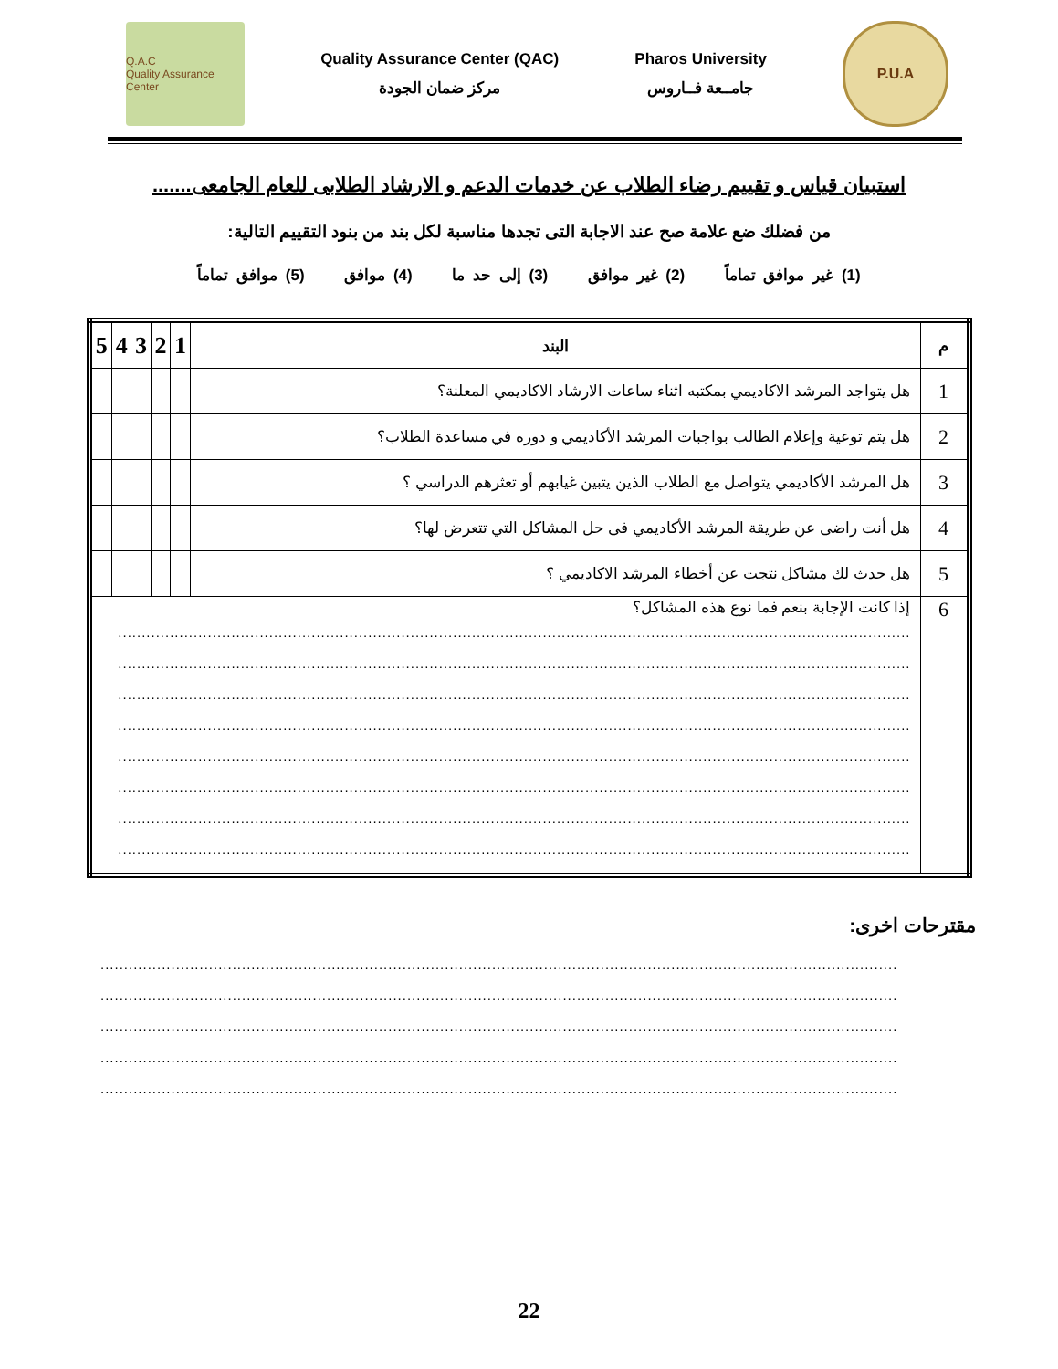Q.A.C
Quality Assurance Center
Quality Assurance Center (QAC)
مركز ضمان الجودة
Pharos University
جامــعة فــاروس
P.U.A
استبيان قياس و تقييم رضاء الطلاب عن خدمات الدعم و الارشاد الطلابى للعام الجامعى.......
من فضلك ضع علامة صح عند الاجابة التى تجدها مناسبة لكل بند من بنود التقييم التالية:
(1) غير موافق تماماً (2) غير موافق (3) إلى حد ما (4) موافق (5) موافق تماماً
| م | البند | 1 | 2 | 3 | 4 | 5 |
| --- | --- | --- | --- | --- | --- | --- |
| 1 | هل يتواجد المرشد الاكاديمي بمكتبه اثناء ساعات الارشاد الاكاديمي المعلنة؟ | | | | | |
| 2 | هل يتم توعية وإعلام الطالب بواجبات المرشد الأكاديمي و دوره في مساعدة الطلاب؟ | | | | | |
| 3 | هل المرشد الأكاديمي يتواصل مع الطلاب الذين يتبين غيابهم أو تعثرهم الدراسي ؟ | | | | | |
| 4 | هل أنت راضى عن طريقة المرشد الأكاديمي فى حل المشاكل التي تتعرض لها؟ | | | | | |
| 5 | هل حدث لك مشاكل نتجت عن أخطاء المرشد الاكاديمي ؟ | | | | | |
| 6 | إذا كانت الإجابة بنعم فما نوع هذه المشاكل؟ ........................................................................................................................................................................ ........................................................................................................................................................................ ........................................................................................................................................................................ ........................................................................................................................................................................ ........................................................................................................................................................................ ........................................................................................................................................................................ ........................................................................................................................................................................ ........................................................................................................................................................................ | | | | | |
مقترحات اخرى:
.........................................................................................................................................................................
.........................................................................................................................................................................
.........................................................................................................................................................................
.........................................................................................................................................................................
.........................................................................................................................................................................
22